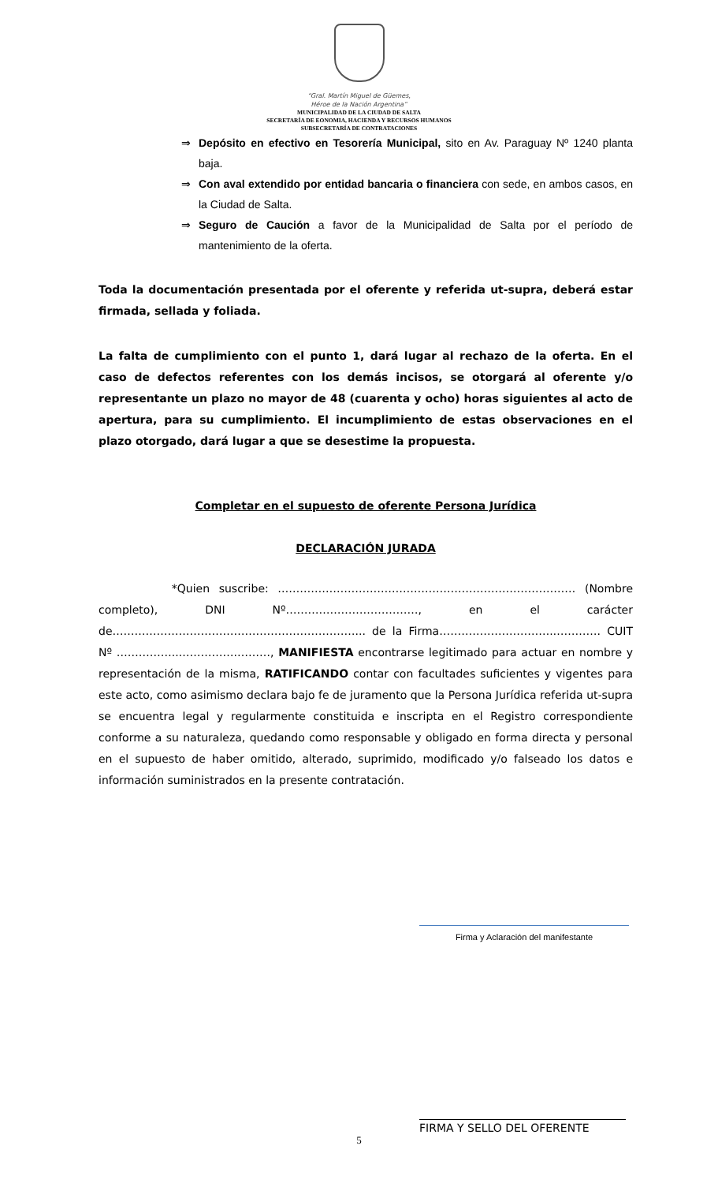“Gral. Martín Miguel de Güemes,
Héroe de la Nación Argentina”
MUNICIPALIDAD DE LA CIUDAD DE SALTA
SECRETARÍA DE EONOMIA, HACIENDA Y RECURSOS HUMANOS
SUBSECRETARÍA DE CONTRATACIONES
⇒ Depósito en efectivo en Tesorería Municipal, sito en Av. Paraguay Nº 1240 planta baja.
⇒ Con aval extendido por entidad bancaria o financiera con sede, en ambos casos, en la Ciudad de Salta.
⇒ Seguro de Caución a favor de la Municipalidad de Salta por el período de mantenimiento de la oferta.
Toda la documentación presentada por el oferente y referida ut-supra, deberá estar firmada, sellada y foliada.
La falta de cumplimiento con el punto 1, dará lugar al rechazo de la oferta. En el caso de defectos referentes con los demás incisos, se otorgará al oferente y/o representante un plazo no mayor de 48 (cuarenta y ocho) horas siguientes al acto de apertura, para su cumplimiento. El incumplimiento de estas observaciones en el plazo otorgado, dará lugar a que se desestime la propuesta.
Completar en el supuesto de oferente Persona Jurídica
DECLARACIÓN JURADA
*Quien suscribe: ……………………………………………………………………… (Nombre completo), DNI Nº………………………………, en el carácter de…………………………………………………………... de la Firma………………………….…………. CUIT Nº ……………..…………….………, MANIFIESTA encontrarse legitimado para actuar en nombre y representación de la misma, RATIFICANDO contar con facultades suficientes y vigentes para este acto, como asimismo declara bajo fe de juramento que la Persona Jurídica referida ut-supra se encuentra legal y regularmente constituida e inscripta en el Registro correspondiente conforme a su naturaleza, quedando como responsable y obligado en forma directa y personal en el supuesto de haber omitido, alterado, suprimido, modificado y/o falseado los datos e información suministrados en la presente contratación.
Firma y Aclaración del manifestante
FIRMA Y SELLO DEL OFERENTE
5